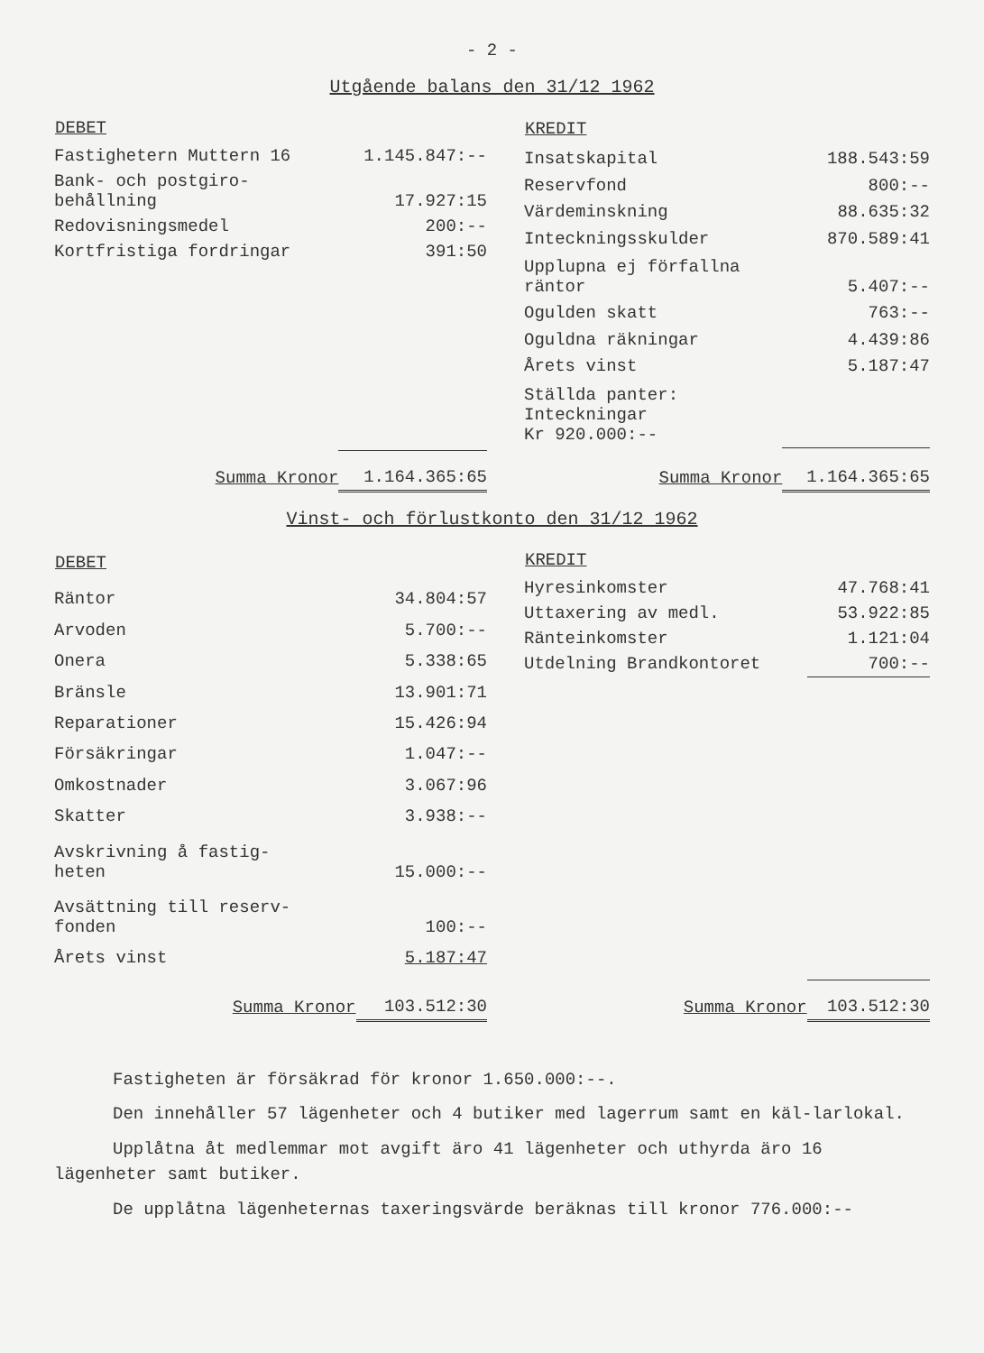- 2 -
Utgående balans den 31/12 1962
| DEBET | |
| --- | --- |
| Fastighetern Muttern 16 | 1.145.847:-- |
| Bank- och postgiro- behållning | 17.927:15 |
| Redovisningsmedel | 200:-- |
| Kortfristiga fordringar | 391:50 |
| Summa Kronor | 1.164.365:65 |
| KREDIT | |
| --- | --- |
| Insatskapital | 188.543:59 |
| Reservfond | 800:-- |
| Värdeminskning | 88.635:32 |
| Inteckningsskulder | 870.589:41 |
| Upplupna ej förfallna räntor | 5.407:-- |
| Ogulden skatt | 763:-- |
| Oguldna räkningar | 4.439:86 |
| Årets vinst | 5.187:47 |
| Ställda panter: Inteckningar Kr 920.000:-- | |
| Summa Kronor | 1.164.365:65 |
Vinst- och förlustkonto den 31/12 1962
| DEBET | |
| --- | --- |
| Räntor | 34.804:57 |
| Arvoden | 5.700:-- |
| Onera | 5.338:65 |
| Bränsle | 13.901:71 |
| Reparationer | 15.426:94 |
| Försäkringar | 1.047:-- |
| Omkostnader | 3.067:96 |
| Skatter | 3.938:-- |
| Avskrivning å fastig- heten | 15.000:-- |
| Avsättning till reserv- fonden | 100:-- |
| Årets vinst | 5.187:47 |
| Summa Kronor | 103.512:30 |
| KREDIT | |
| --- | --- |
| Hyresinkomster | 47.768:41 |
| Uttaxering av medl. | 53.922:85 |
| Ränteinkomster | 1.121:04 |
| Utdelning Brandkontoret | 700:-- |
| Summa Kronor | 103.512:30 |
Fastigheten är försäkrad för kronor 1.650.000:--.
Den innehåller 57 lägenheter och 4 butiker med lagerrum samt en käl-larlokal.
Upplåtna åt medlemmar mot avgift äro 41 lägenheter och uthyrda äro 16 lägenheter samt butiker.
De upplåtna lägenheternas taxeringsvärde beräknas till kronor 776.000:--